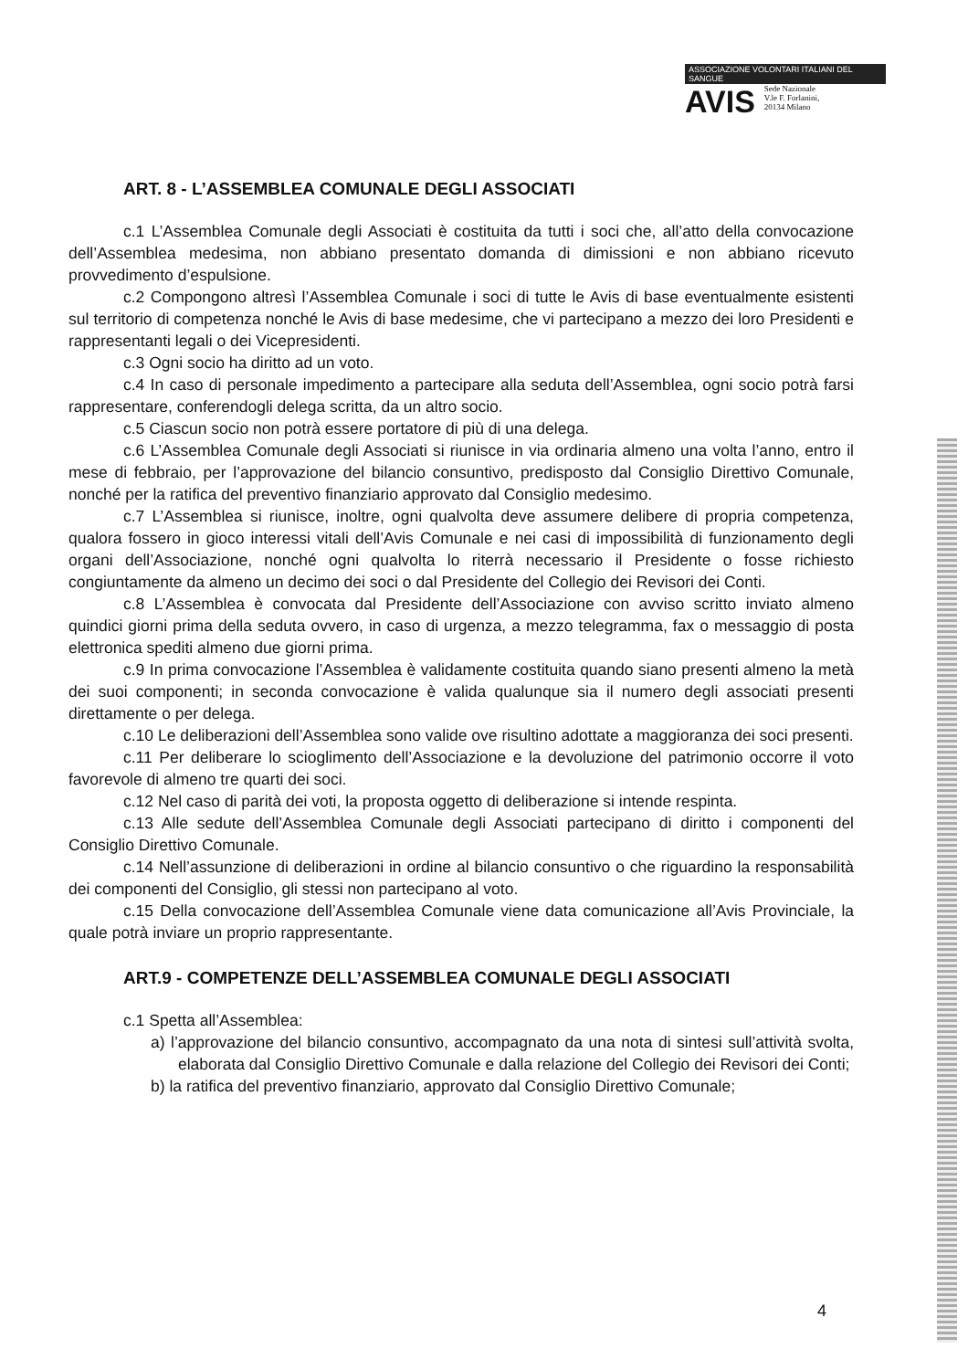ASSOCIAZIONE VOLONTARI ITALIANI DEL SANGUE
AVIS Sede Nazionale
V.le F. Forlanini,
20134 Milano
ART. 8 - L’ASSEMBLEA COMUNALE DEGLI ASSOCIATI
c.1 L’Assemblea Comunale degli Associati è costituita da tutti i soci che, all’atto della convocazione dell’Assemblea medesima, non abbiano presentato domanda di dimissioni e non abbiano ricevuto provvedimento d’espulsione.
c.2 Compongono altresì l’Assemblea Comunale i soci di tutte le Avis di base eventualmente esistenti sul territorio di competenza nonché le Avis di base medesime, che vi partecipano a mezzo dei loro Presidenti e rappresentanti legali o dei Vicepresidenti.
c.3 Ogni socio ha diritto ad un voto.
c.4 In caso di personale impedimento a partecipare alla seduta dell’Assemblea, ogni socio potrà farsi rappresentare, conferendogli delega scritta, da un altro socio.
c.5 Ciascun socio non potrà essere portatore di più di una delega.
c.6 L’Assemblea Comunale degli Associati si riunisce in via ordinaria almeno una volta l’anno, entro il mese di febbraio, per l’approvazione del bilancio consuntivo, predisposto dal Consiglio Direttivo Comunale, nonché per la ratifica del preventivo finanziario approvato dal Consiglio medesimo.
c.7 L’Assemblea si riunisce, inoltre, ogni qualvolta deve assumere delibere di propria competenza, qualora fossero in gioco interessi vitali dell’Avis Comunale e nei casi di impossibilità di funzionamento degli organi dell’Associazione, nonché ogni qualvolta lo riterrà necessario il Presidente o fosse richiesto congiuntamente da almeno un decimo dei soci o dal Presidente del Collegio dei Revisori dei Conti.
c.8 L’Assemblea è convocata dal Presidente dell’Associazione con avviso scritto inviato almeno quindici giorni prima della seduta ovvero, in caso di urgenza, a mezzo telegramma, fax o messaggio di posta elettronica spediti almeno due giorni prima.
c.9 In prima convocazione l’Assemblea è validamente costituita quando siano presenti almeno la metà dei suoi componenti; in seconda convocazione è valida qualunque sia il numero degli associati presenti direttamente o per delega.
c.10 Le deliberazioni dell’Assemblea sono valide ove risultino adottate a maggioranza dei soci presenti.
c.11 Per deliberare lo scioglimento dell’Associazione e la devoluzione del patrimonio occorre il voto favorevole di almeno tre quarti dei soci.
c.12 Nel caso di parità dei voti, la proposta oggetto di deliberazione si intende respinta.
c.13 Alle sedute dell’Assemblea Comunale degli Associati partecipano di diritto i componenti del Consiglio Direttivo Comunale.
c.14 Nell’assunzione di deliberazioni in ordine al bilancio consuntivo o che riguardino la responsabilità dei componenti del Consiglio, gli stessi non partecipano al voto.
c.15 Della convocazione dell’Assemblea Comunale viene data comunicazione all’Avis Provinciale, la quale potrà inviare un proprio rappresentante.
ART.9 - COMPETENZE DELL’ASSEMBLEA COMUNALE DEGLI ASSOCIATI
c.1 Spetta all’Assemblea:
a) l’approvazione del bilancio consuntivo, accompagnato da una nota di sintesi sull’attività svolta, elaborata dal Consiglio Direttivo Comunale e dalla relazione del Collegio dei Revisori dei Conti;
b) la ratifica del preventivo finanziario, approvato dal Consiglio Direttivo Comunale;
4